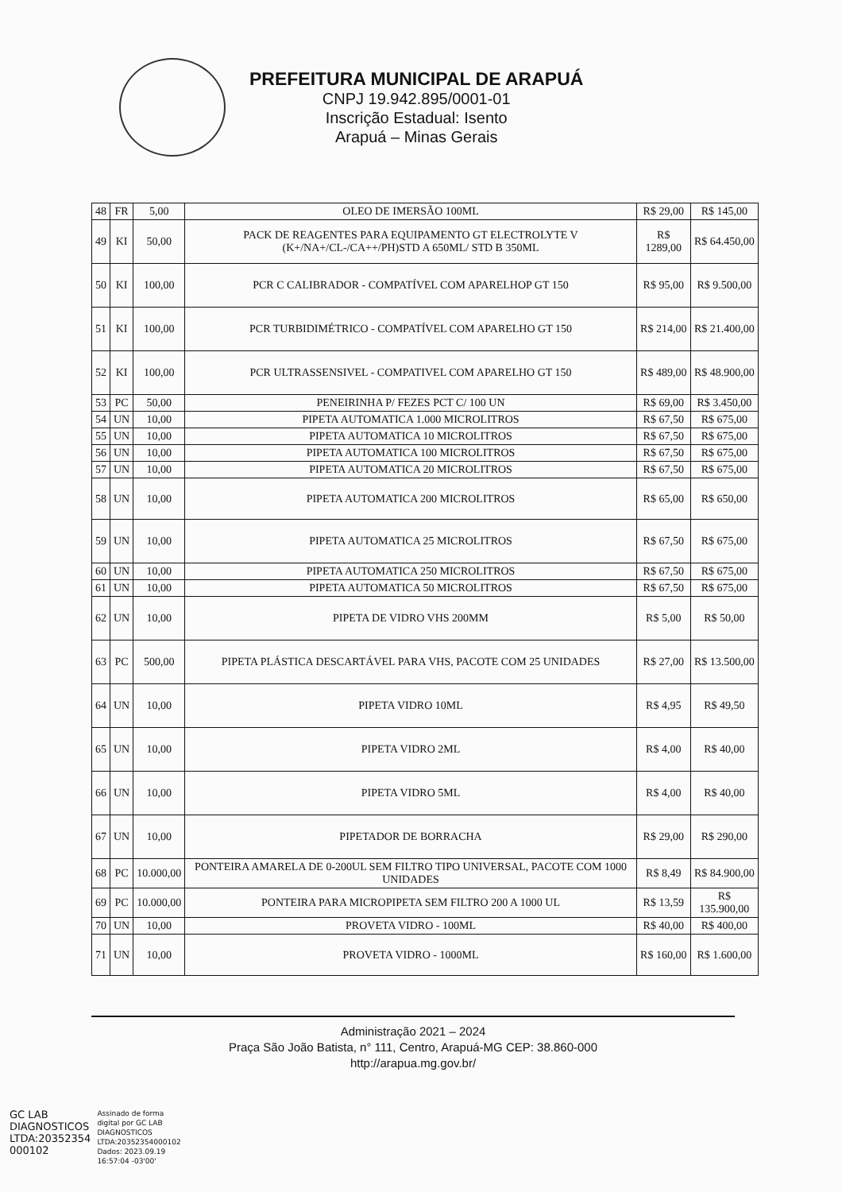PREFEITURA MUNICIPAL DE ARAPUÁ
CNPJ 19.942.895/0001-01
Inscrição Estadual: Isento
Arapuá – Minas Gerais
| 48 | FR | 5,00 | OLEO DE IMERSÃO 100ML | R$ 29,00 | R$ 145,00 |
| 49 | KI | 50,00 | PACK DE REAGENTES PARA EQUIPAMENTO GT ELECTROLYTE V (K+/NA+/CL-/CA++/PH)STD A 650ML/ STD B 350ML | R$ 1289,00 | R$ 64.450,00 |
| 50 | KI | 100,00 | PCR C CALIBRADOR - COMPATÍVEL COM APARELHOP GT 150 | R$ 95,00 | R$ 9.500,00 |
| 51 | KI | 100,00 | PCR TURBIDIMÉTRICO - COMPATÍVEL COM APARELHO GT 150 | R$ 214,00 | R$ 21.400,00 |
| 52 | KI | 100,00 | PCR ULTRASSENSIVEL - COMPATIVEL COM APARELHO GT 150 | R$ 489,00 | R$ 48.900,00 |
| 53 | PC | 50,00 | PENEIRINHA P/ FEZES PCT C/ 100 UN | R$ 69,00 | R$ 3.450,00 |
| 54 | UN | 10,00 | PIPETA AUTOMATICA 1.000 MICROLITROS | R$ 67,50 | R$ 675,00 |
| 55 | UN | 10,00 | PIPETA AUTOMATICA 10 MICROLITROS | R$ 67,50 | R$ 675,00 |
| 56 | UN | 10,00 | PIPETA AUTOMATICA 100 MICROLITROS | R$ 67,50 | R$ 675,00 |
| 57 | UN | 10,00 | PIPETA AUTOMATICA 20 MICROLITROS | R$ 67,50 | R$ 675,00 |
| 58 | UN | 10,00 | PIPETA AUTOMATICA 200 MICROLITROS | R$ 65,00 | R$ 650,00 |
| 59 | UN | 10,00 | PIPETA AUTOMATICA 25 MICROLITROS | R$ 67,50 | R$ 675,00 |
| 60 | UN | 10,00 | PIPETA AUTOMATICA 250 MICROLITROS | R$ 67,50 | R$ 675,00 |
| 61 | UN | 10,00 | PIPETA AUTOMATICA 50 MICROLITROS | R$ 67,50 | R$ 675,00 |
| 62 | UN | 10,00 | PIPETA DE VIDRO VHS 200MM | R$ 5,00 | R$ 50,00 |
| 63 | PC | 500,00 | PIPETA PLÁSTICA DESCARTÁVEL PARA VHS, PACOTE COM 25 UNIDADES | R$ 27,00 | R$ 13.500,00 |
| 64 | UN | 10,00 | PIPETA VIDRO 10ML | R$ 4,95 | R$ 49,50 |
| 65 | UN | 10,00 | PIPETA VIDRO 2ML | R$ 4,00 | R$ 40,00 |
| 66 | UN | 10,00 | PIPETA VIDRO 5ML | R$ 4,00 | R$ 40,00 |
| 67 | UN | 10,00 | PIPETADOR DE BORRACHA | R$ 29,00 | R$ 290,00 |
| 68 | PC | 10.000,00 | PONTEIRA AMARELA DE 0-200UL SEM FILTRO TIPO UNIVERSAL, PACOTE COM 1000 UNIDADES | R$ 8,49 | R$ 84.900,00 |
| 69 | PC | 10.000,00 | PONTEIRA PARA MICROPIPETA SEM FILTRO 200 A 1000 UL | R$ 13,59 | R$ 135.900,00 |
| 70 | UN | 10,00 | PROVETA VIDRO - 100ML | R$ 40,00 | R$ 400,00 |
| 71 | UN | 10,00 | PROVETA VIDRO - 1000ML | R$ 160,00 | R$ 1.600,00 |
Administração 2021 – 2024
Praça São João Batista, n° 111, Centro, Arapuá-MG CEP: 38.860-000
http://arapua.mg.gov.br/
GC LAB
DIAGNOSTICOS
LTDA:20352354
000102
Assinado de forma
digital por GC LAB
DIAGNOSTICOS
LTDA:20352354000102
Dados: 2023.09.19
16:57:04 -03'00'